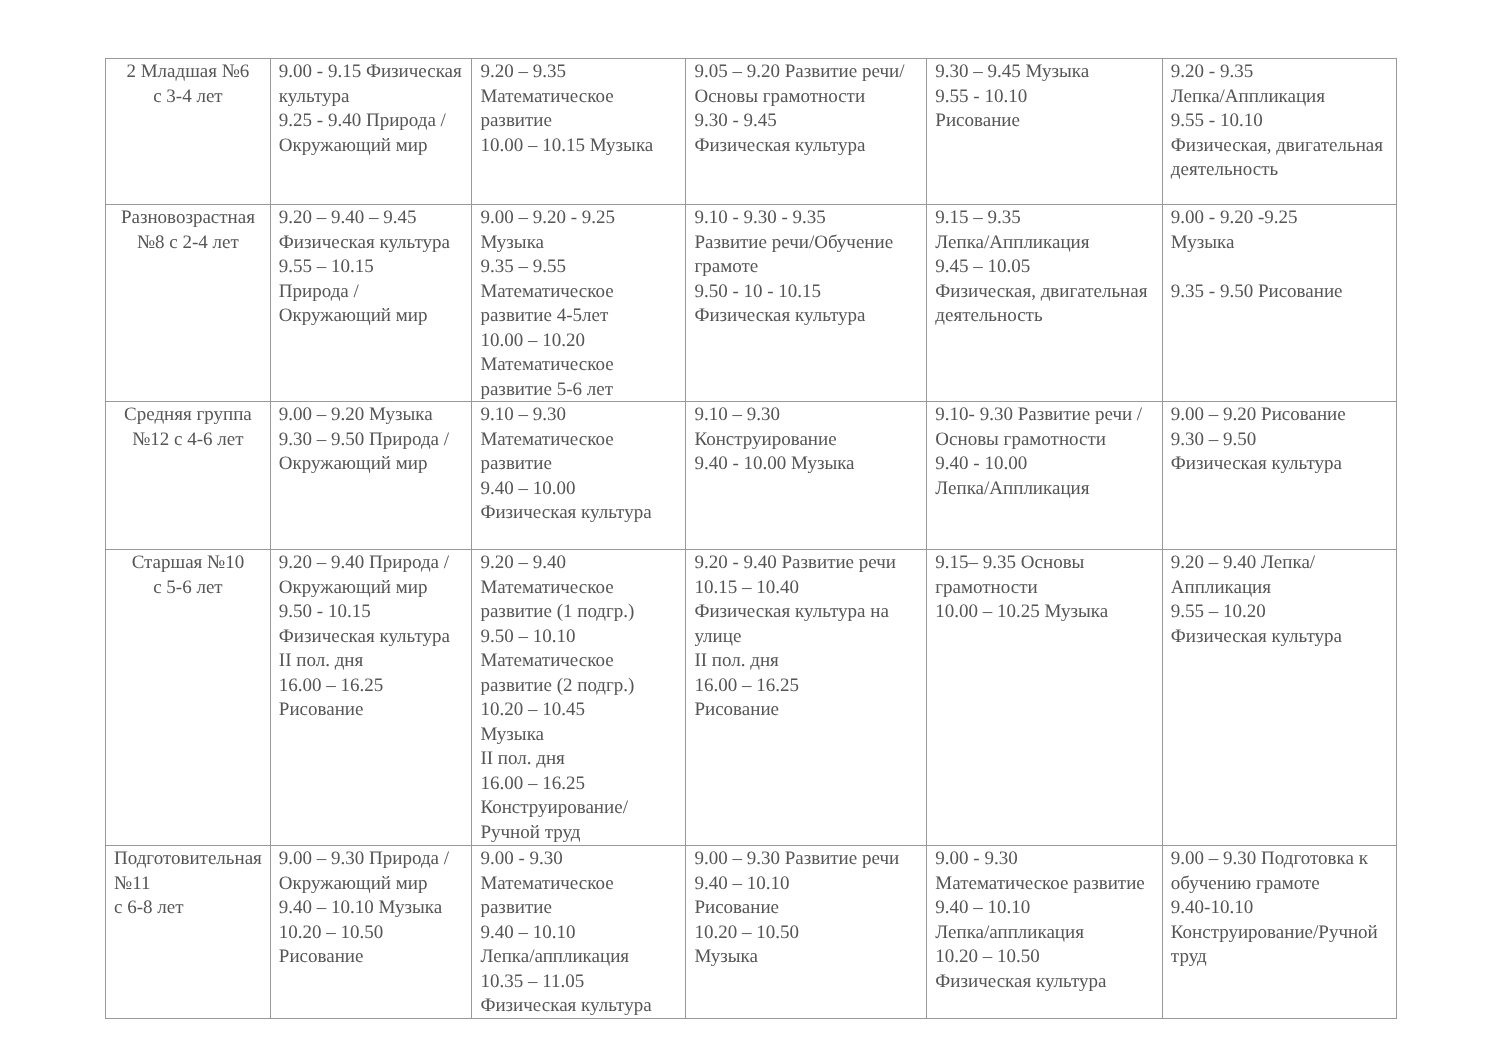| 2 Младшая №6 с 3-4 лет | 9.00 - 9.15 Физическая культура 9.25 - 9.40 Природа / Окружающий мир | 9.20 – 9.35 Математическое развитие 10.00 – 10.15 Музыка | 9.05 – 9.20 Развитие речи/Основы грамотности 9.30 - 9.45 Физическая культура | 9.30 – 9.45 Музыка 9.55 - 10.10 Рисование | 9.20 - 9.35 Лепка/Аппликация 9.55 - 10.10 Физическая, двигательная деятельность |
| Разновозрастная №8 с 2-4 лет | 9.20 – 9.40 – 9.45 Физическая культура 9.55 – 10.15 Природа / Окружающий мир | 9.00 – 9.20 - 9.25 Музыка 9.35 – 9.55 Математическое развитие 4-5лет 10.00 – 10.20 Математическое развитие 5-6 лет | 9.10 - 9.30 - 9.35 Развитие речи/Обучение грамоте 9.50 - 10 - 10.15 Физическая культура | 9.15 – 9.35 Лепка/Аппликация 9.45 – 10.05 Физическая, двигательная деятельность | 9.00 - 9.20 -9.25 Музыка 9.35 - 9.50 Рисование |
| Средняя группа №12 с 4-6 лет | 9.00 – 9.20 Музыка 9.30 – 9.50 Природа / Окружающий мир | 9.10 – 9.30 Математическое развитие 9.40 – 10.00 Физическая культура | 9.10 – 9.30 Конструирование 9.40 - 10.00 Музыка | 9.10- 9.30 Развитие речи / Основы грамотности 9.40 - 10.00 Лепка/Аппликация | 9.00 – 9.20 Рисование 9.30 – 9.50 Физическая культура |
| Старшая №10 с 5-6 лет | 9.20 – 9.40 Природа / Окружающий мир 9.50 - 10.15 Физическая культура II пол. дня 16.00 – 16.25 Рисование | 9.20 – 9.40 Математическое развитие (1 подгр.) 9.50 – 10.10 Математическое развитие (2 подгр.) 10.20 – 10.45 Музыка II пол. дня 16.00 – 16.25 Конструирование/Ручной труд | 9.20 - 9.40 Развитие речи 10.15 – 10.40 Физическая культура на улице II пол. дня 16.00 – 16.25 Рисование | 9.15– 9.35 Основы грамотности 10.00 – 10.25 Музыка | 9.20 – 9.40 Лепка/ Аппликация 9.55 – 10.20 Физическая культура |
| Подготовительная №11 с 6-8 лет | 9.00 – 9.30 Природа / Окружающий мир 9.40 – 10.10 Музыка 10.20 – 10.50 Рисование | 9.00 - 9.30 Математическое развитие 9.40 – 10.10 Лепка/аппликация 10.35 – 11.05 Физическая культура | 9.00 – 9.30 Развитие речи 9.40 – 10.10 Рисование 10.20 – 10.50 Музыка | 9.00 - 9.30 Математическое развитие 9.40 – 10.10 Лепка/аппликация 10.20 – 10.50 Физическая культура | 9.00 – 9.30 Подготовка к обучению грамоте 9.40-10.10 Конструирование/Ручной труд |